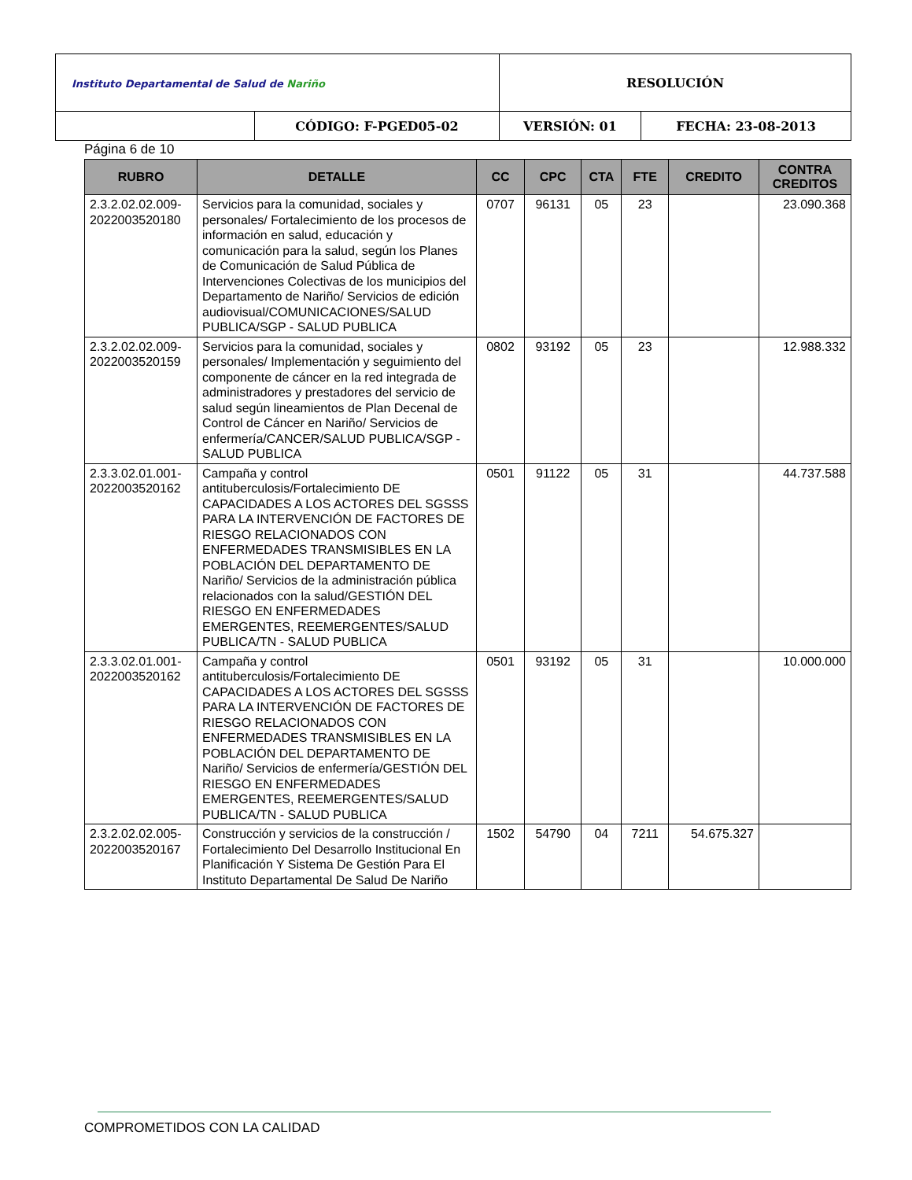| Instituto Departamental de Salud de Nariño | | RESOLUCIÓN | |
| | CÓDIGO: F-PGED05-02 | VERSIÓN: 01 | FECHA: 23-08-2013 |
Página 6 de 10
| RUBRO | DETALLE | CC | CPC | CTA | FTE | CREDITO | CONTRA CREDITOS |
| --- | --- | --- | --- | --- | --- | --- | --- |
| 2.3.2.02.02.009-2022003520180 | Servicios para la comunidad, sociales y personales/ Fortalecimiento de los procesos de información en salud, educación y comunicación para la salud, según los Planes de Comunicación de Salud Pública de Intervenciones Colectivas de los municipios del Departamento de Nariño/ Servicios de edición audiovisual/COMUNICACIONES/SALUD PUBLICA/SGP - SALUD PUBLICA | 0707 | 96131 | 05 | 23 | | 23.090.368 |
| 2.3.2.02.02.009-2022003520159 | Servicios para la comunidad, sociales y personales/ Implementación y seguimiento del componente de cáncer en la red integrada de administradores y prestadores del servicio de salud según lineamientos de Plan Decenal de Control de Cáncer en Nariño/ Servicios de enfermería/CANCER/SALUD PUBLICA/SGP - SALUD PUBLICA | 0802 | 93192 | 05 | 23 | | 12.988.332 |
| 2.3.3.02.01.001-2022003520162 | Campaña y control antituberculosis/Fortalecimiento DE CAPACIDADES A LOS ACTORES DEL SGSSS PARA LA INTERVENCIÓN DE FACTORES DE RIESGO RELACIONADOS CON ENFERMEDADES TRANSMISIBLES EN LA POBLACIÓN DEL DEPARTAMENTO DE Nariño/ Servicios de la administración pública relacionados con la salud/GESTIÓN DEL RIESGO EN ENFERMEDADES EMERGENTES, REEMERGENTES/SALUD PUBLICA/TN - SALUD PUBLICA | 0501 | 91122 | 05 | 31 | | 44.737.588 |
| 2.3.3.02.01.001-2022003520162 | Campaña y control antituberculosis/Fortalecimiento DE CAPACIDADES A LOS ACTORES DEL SGSSS PARA LA INTERVENCIÓN DE FACTORES DE RIESGO RELACIONADOS CON ENFERMEDADES TRANSMISIBLES EN LA POBLACIÓN DEL DEPARTAMENTO DE Nariño/ Servicios de enfermería/GESTIÓN DEL RIESGO EN ENFERMEDADES EMERGENTES, REEMERGENTES/SALUD PUBLICA/TN - SALUD PUBLICA | 0501 | 93192 | 05 | 31 | | 10.000.000 |
| 2.3.2.02.02.005-2022003520167 | Construcción y servicios de la construcción / Fortalecimiento Del Desarrollo Institucional En Planificación Y Sistema De Gestión Para El Instituto Departamental De Salud De Nariño | 1502 | 54790 | 04 | 7211 | 54.675.327 | |
COMPROMETIDOS CON LA CALIDAD